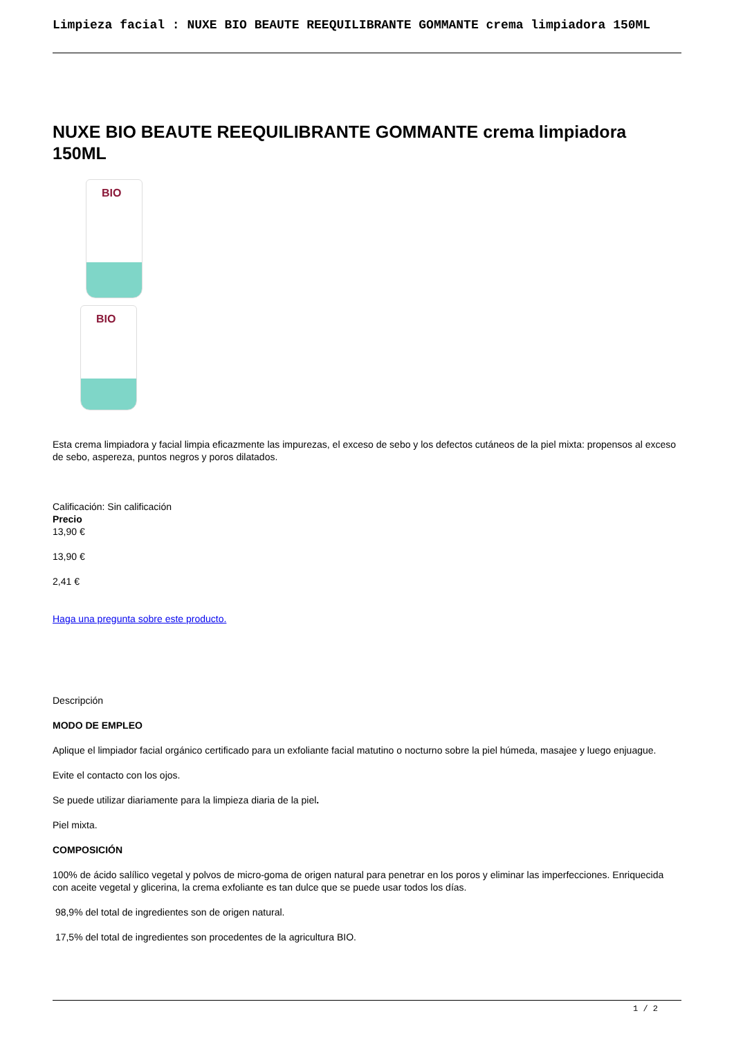Limpieza facial : NUXE BIO BEAUTE REEQUILIBRANTE GOMMANTE crema limpiadora 150ML
NUXE BIO BEAUTE REEQUILIBRANTE GOMMANTE crema limpiadora 150ML
BIO
BIO
Esta crema limpiadora y facial limpia eficazmente las impurezas, el exceso de sebo y los defectos cutáneos de la piel mixta: propensos al exceso de sebo, aspereza, puntos negros y poros dilatados.
Calificación: Sin calificación
Precio
13,90 €
13,90 €
2,41 €
Haga una pregunta sobre este producto.
Descripción
MODO DE EMPLEO
Aplique el limpiador facial orgánico certificado para un exfoliante facial matutino o nocturno sobre la piel húmeda, masajee y luego enjuague.
Evite el contacto con los ojos.
Se puede utilizar diariamente para la limpieza diaria de la piel.
Piel mixta.
COMPOSICIÓN
100% de ácido salílico vegetal y polvos de micro-goma de origen natural para penetrar en los poros y eliminar las imperfecciones. Enriquecida con aceite vegetal y glicerina, la crema exfoliante es tan dulce que se puede usar todos los días.
98,9% del total de ingredientes son de origen natural.
17,5% del total de ingredientes son procedentes de la agricultura BIO.
1 / 2